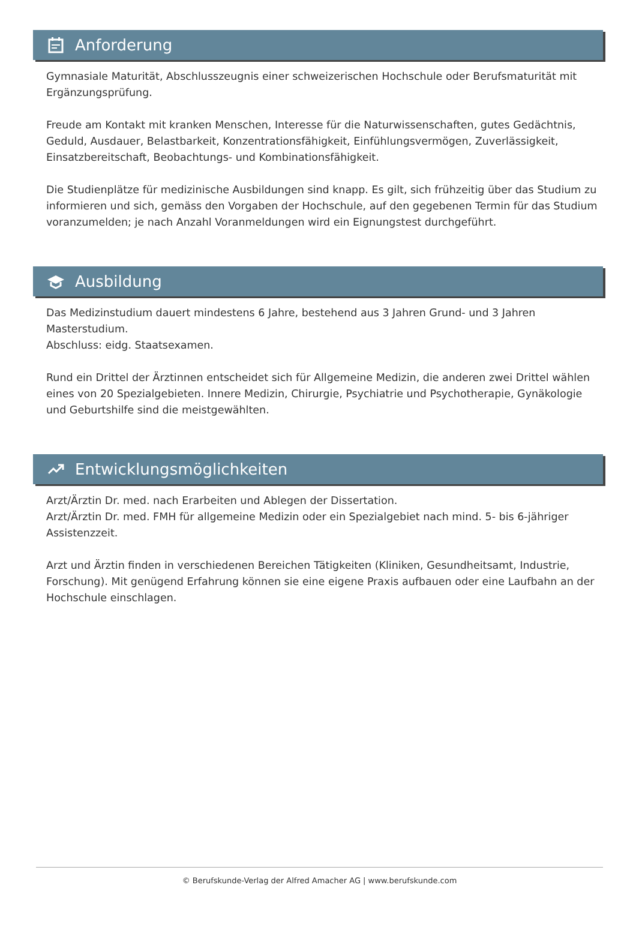Anforderung
Gymnasiale Maturität, Abschlusszeugnis einer schweizerischen Hochschule oder Berufsmaturität mit Ergänzungsprüfung.
Freude am Kontakt mit kranken Menschen, Interesse für die Naturwissenschaften, gutes Gedächtnis, Geduld, Ausdauer, Belastbarkeit, Konzentrationsfähigkeit, Einfühlungsvermögen, Zuverlässigkeit, Einsatzbereitschaft, Beobachtungs- und Kombinationsfähigkeit.
Die Studienplätze für medizinische Ausbildungen sind knapp. Es gilt, sich frühzeitig über das Studium zu informieren und sich, gemäss den Vorgaben der Hochschule, auf den gegebenen Termin für das Studium voranzumelden; je nach Anzahl Voranmeldungen wird ein Eignungstest durchgeführt.
Ausbildung
Das Medizinstudium dauert mindestens 6 Jahre, bestehend aus 3 Jahren Grund- und 3 Jahren Masterstudium.
Abschluss: eidg. Staatsexamen.
Rund ein Drittel der Ärztinnen entscheidet sich für Allgemeine Medizin, die anderen zwei Drittel wählen eines von 20 Spezialgebieten. Innere Medizin, Chirurgie, Psychiatrie und Psychotherapie, Gynäkologie und Geburtshilfe sind die meistgewählten.
Entwicklungsmöglichkeiten
Arzt/Ärztin Dr. med. nach Erarbeiten und Ablegen der Dissertation.
Arzt/Ärztin Dr. med. FMH für allgemeine Medizin oder ein Spezialgebiet nach mind. 5- bis 6-jähriger Assistenzzeit.
Arzt und Ärztin finden in verschiedenen Bereichen Tätigkeiten (Kliniken, Gesundheitsamt, Industrie, Forschung). Mit genügend Erfahrung können sie eine eigene Praxis aufbauen oder eine Laufbahn an der Hochschule einschlagen.
© Berufskunde-Verlag der Alfred Amacher AG | www.berufskunde.com